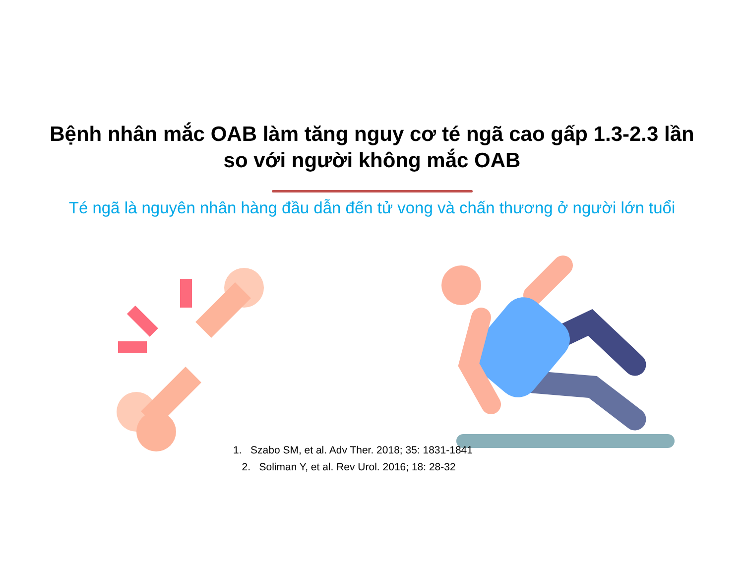Bệnh nhân mắc OAB làm tăng nguy cơ té ngã cao gấp 1.3-2.3 lần
so với người không mắc OAB
Té ngã là nguyên nhân hàng đầu dẫn đến tử vong và chấn thương ở người lớn tuổi
1. Szabo SM, et al. Adv Ther. 2018; 35: 1831-1841
2. Soliman Y, et al. Rev Urol. 2016; 18: 28-32